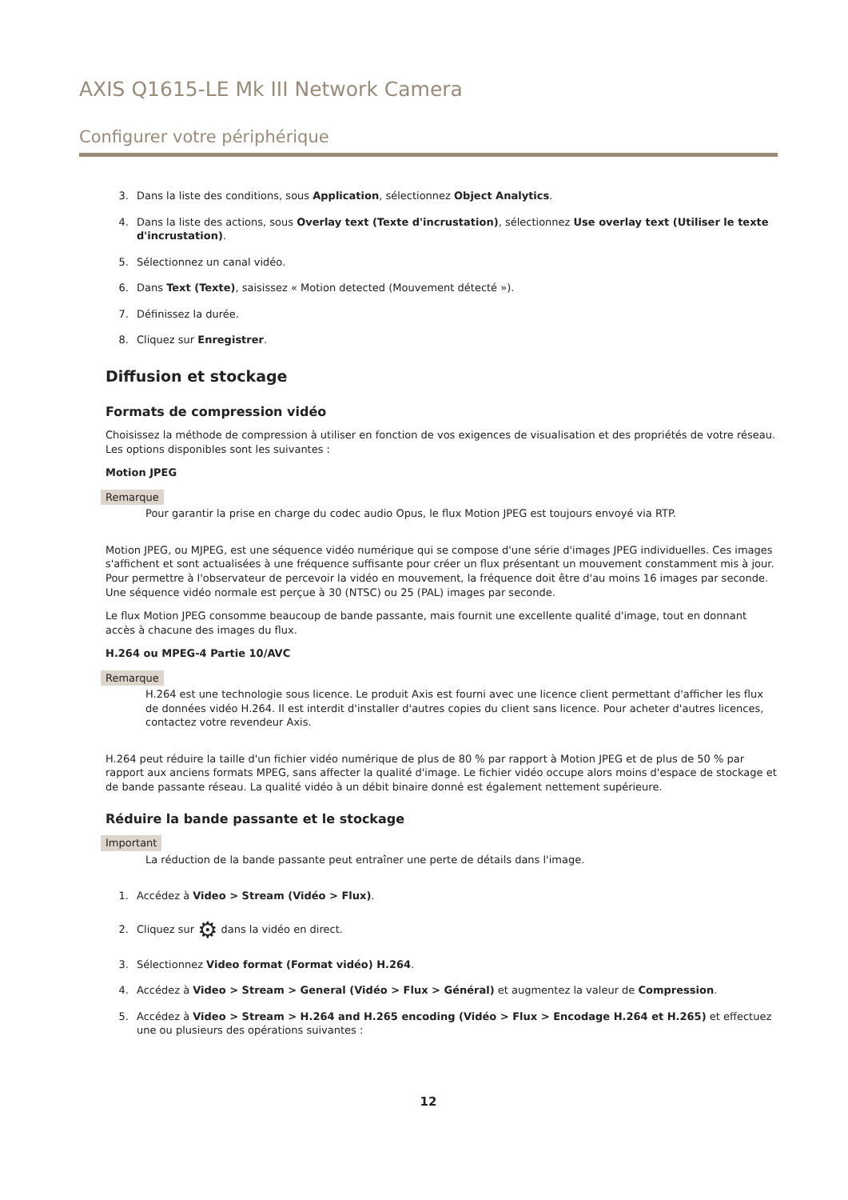AXIS Q1615-LE Mk III Network Camera
Configurer votre périphérique
3. Dans la liste des conditions, sous Application, sélectionnez Object Analytics.
4. Dans la liste des actions, sous Overlay text (Texte d'incrustation), sélectionnez Use overlay text (Utiliser le texte d'incrustation).
5. Sélectionnez un canal vidéo.
6. Dans Text (Texte), saisissez « Motion detected (Mouvement détecté »).
7. Définissez la durée.
8. Cliquez sur Enregistrer.
Diffusion et stockage
Formats de compression vidéo
Choisissez la méthode de compression à utiliser en fonction de vos exigences de visualisation et des propriétés de votre réseau. Les options disponibles sont les suivantes :
Motion JPEG
Remarque
Pour garantir la prise en charge du codec audio Opus, le flux Motion JPEG est toujours envoyé via RTP.
Motion JPEG, ou MJPEG, est une séquence vidéo numérique qui se compose d'une série d'images JPEG individuelles. Ces images s'affichent et sont actualisées à une fréquence suffisante pour créer un flux présentant un mouvement constamment mis à jour. Pour permettre à l'observateur de percevoir la vidéo en mouvement, la fréquence doit être d'au moins 16 images par seconde. Une séquence vidéo normale est perçue à 30 (NTSC) ou 25 (PAL) images par seconde.
Le flux Motion JPEG consomme beaucoup de bande passante, mais fournit une excellente qualité d'image, tout en donnant accès à chacune des images du flux.
H.264 ou MPEG-4 Partie 10/AVC
Remarque
H.264 est une technologie sous licence. Le produit Axis est fourni avec une licence client permettant d'afficher les flux de données vidéo H.264. Il est interdit d'installer d'autres copies du client sans licence. Pour acheter d'autres licences, contactez votre revendeur Axis.
H.264 peut réduire la taille d'un fichier vidéo numérique de plus de 80 % par rapport à Motion JPEG et de plus de 50 % par rapport aux anciens formats MPEG, sans affecter la qualité d'image. Le fichier vidéo occupe alors moins d'espace de stockage et de bande passante réseau. La qualité vidéo à un débit binaire donné est également nettement supérieure.
Réduire la bande passante et le stockage
Important
La réduction de la bande passante peut entraîner une perte de détails dans l'image.
1. Accédez à Video > Stream (Vidéo > Flux).
2. Cliquez sur ⚙ dans la vidéo en direct.
3. Sélectionnez Video format (Format vidéo) H.264.
4. Accédez à Video > Stream > General (Vidéo > Flux > Général) et augmentez la valeur de Compression.
5. Accédez à Video > Stream > H.264 and H.265 encoding (Vidéo > Flux > Encodage H.264 et H.265) et effectuez une ou plusieurs des opérations suivantes :
12